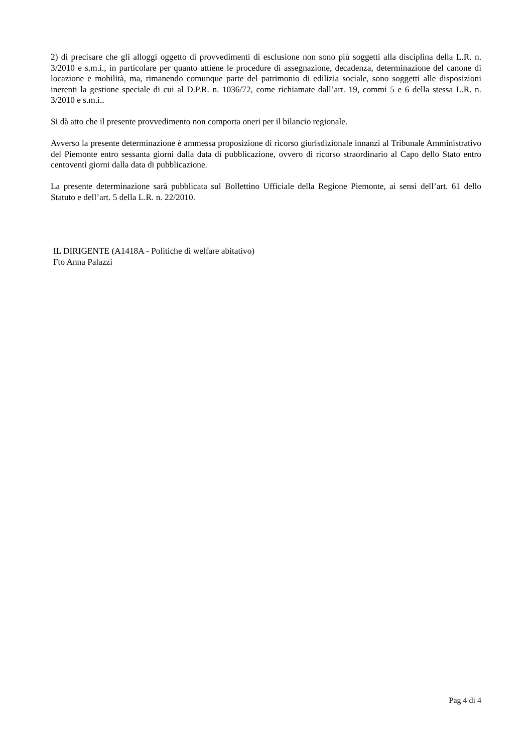2) di precisare che gli alloggi oggetto di provvedimenti di esclusione non sono più soggetti alla disciplina della L.R. n. 3/2010 e s.m.i., in particolare per quanto attiene le procedure di assegnazione, decadenza, determinazione del canone di locazione e mobilità, ma, rimanendo comunque parte del patrimonio di edilizia sociale, sono soggetti alle disposizioni inerenti la gestione speciale di cui al D.P.R. n. 1036/72, come richiamate dall’art. 19, commi 5 e 6 della stessa L.R. n. 3/2010 e s.m.i..
Si dà atto che il presente provvedimento non comporta oneri per il bilancio regionale.
Avverso la presente determinazione è ammessa proposizione di ricorso giurisdizionale innanzi al Tribunale Amministrativo del Piemonte entro sessanta giorni dalla data di pubblicazione, ovvero di ricorso straordinario al Capo dello Stato entro centoventi giorni dalla data di pubblicazione.
La presente determinazione sarà pubblicata sul Bollettino Ufficiale della Regione Piemonte, ai sensi dell’art. 61 dello Statuto e dell’art. 5 della L.R. n. 22/2010.
IL DIRIGENTE (A1418A - Politiche di welfare abitativo)
Fto Anna Palazzi
Pag 4 di 4